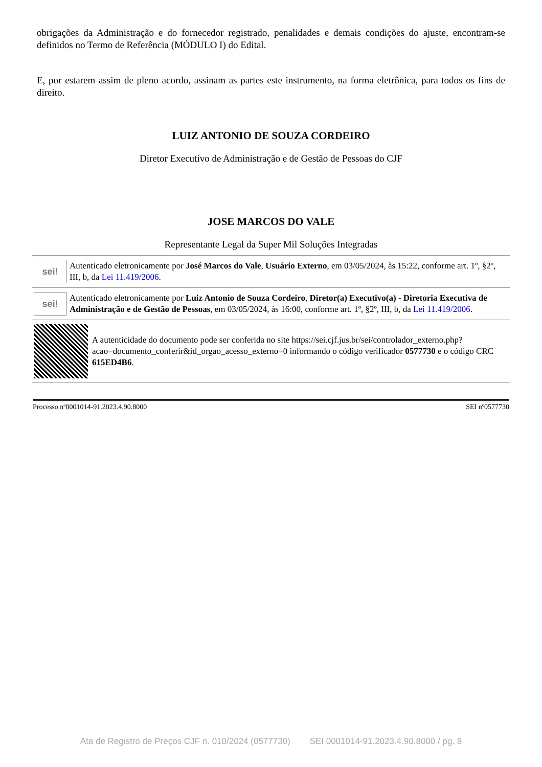obrigações da Administração e do fornecedor registrado, penalidades e demais condições do ajuste, encontram-se definidos no Termo de Referência (MÓDULO I) do Edital.
E, por estarem assim de pleno acordo, assinam as partes este instrumento, na forma eletrônica, para todos os fins de direito.
LUIZ ANTONIO DE SOUZA CORDEIRO
Diretor Executivo de Administração e de Gestão de Pessoas do CJF
JOSE MARCOS DO VALE
Representante Legal da Super Mil Soluções Integradas
sei!
Autenticado eletronicamente por José Marcos do Vale, Usuário Externo, em 03/05/2024, às 15:22, conforme art. 1º, §2º, III, b, da Lei 11.419/2006.
sei!
Autenticado eletronicamente por Luiz Antonio de Souza Cordeiro, Diretor(a) Executivo(a) - Diretoria Executiva de Administração e de Gestão de Pessoas, em 03/05/2024, às 16:00, conforme art. 1º, §2º, III, b, da Lei 11.419/2006.
A autenticidade do documento pode ser conferida no site https://sei.cjf.jus.br/sei/controlador_externo.php?acao=documento_conferir&id_orgao_acesso_externo=0 informando o código verificador 0577730 e o código CRC 615ED4B6.
Processo nº0001014-91.2023.4.90.8000 SEI nº0577730
Ata de Registro de Preços CJF n. 010/2024 (0577730) SEI 0001014-91.2023.4.90.8000 / pg. 8